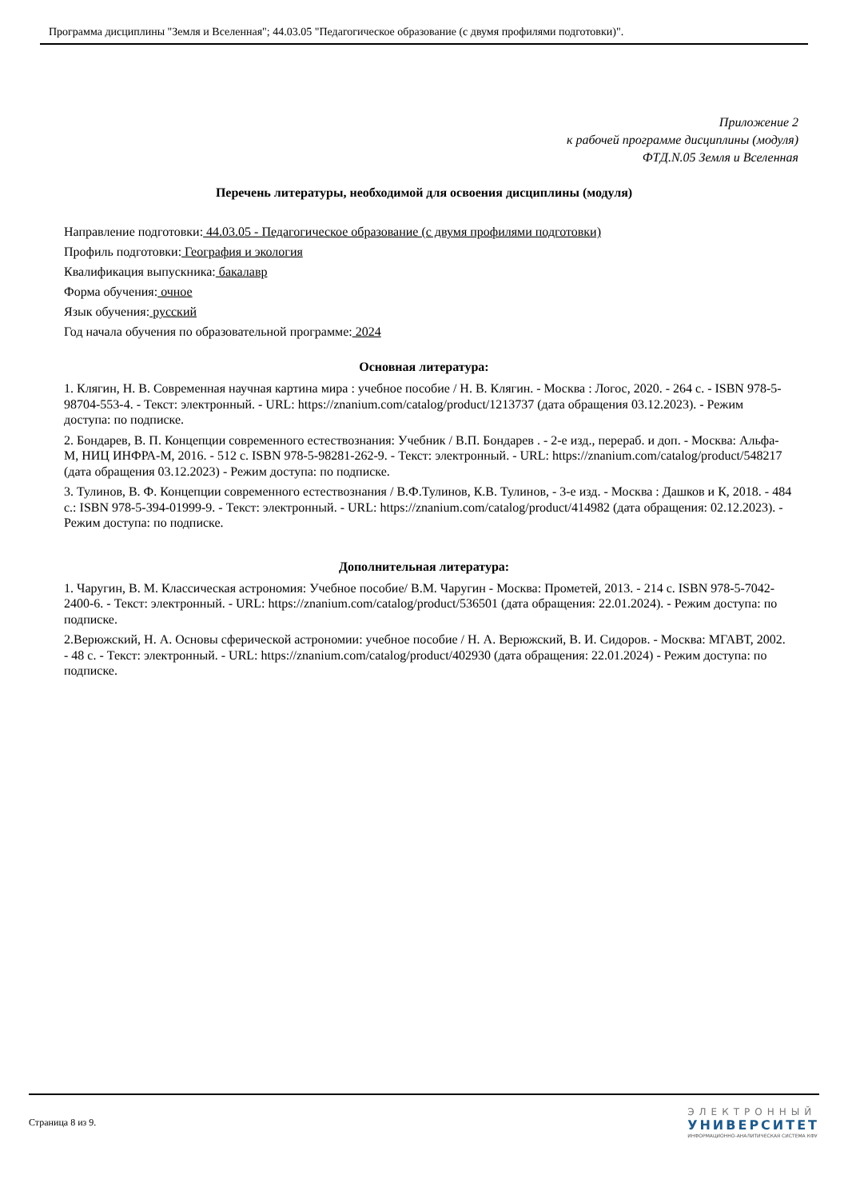Программа дисциплины "Земля и Вселенная"; 44.03.05 "Педагогическое образование (с двумя профилями подготовки)".
Приложение 2
к рабочей программе дисциплины (модуля)
ФТД.N.05 Земля и Вселенная
Перечень литературы, необходимой для освоения дисциплины (модуля)
Направление подготовки: 44.03.05 - Педагогическое образование (с двумя профилями подготовки)
Профиль подготовки: География и экология
Квалификация выпускника: бакалавр
Форма обучения: очное
Язык обучения: русский
Год начала обучения по образовательной программе: 2024
Основная литература:
1. Клягин, Н. В. Современная научная картина мира : учебное пособие / Н. В. Клягин. - Москва : Логос, 2020. - 264 с. - ISBN 978-5-98704-553-4. - Текст: электронный. - URL: https://znanium.com/catalog/product/1213737 (дата обращения 03.12.2023). - Режим доступа: по подписке.
2. Бондарев, В. П. Концепции современного естествознания: Учебник / В.П. Бондарев . - 2-е изд., перераб. и доп. - Москва: Альфа-М, НИЦ ИНФРА-М, 2016. - 512 с. ISBN 978-5-98281-262-9. - Текст: электронный. - URL: https://znanium.com/catalog/product/548217 (дата обращения 03.12.2023) - Режим доступа: по подписке.
3. Тулинов, В. Ф. Концепции современного естествознания / В.Ф.Тулинов, К.В. Тулинов, - 3-е изд. - Москва : Дашков и К, 2018. - 484 с.: ISBN 978-5-394-01999-9. - Текст: электронный. - URL: https://znanium.com/catalog/product/414982 (дата обращения: 02.12.2023). - Режим доступа: по подписке.
Дополнительная литература:
1. Чаругин, В. М. Классическая астрономия: Учебное пособие/ В.М. Чаругин - Москва: Прометей, 2013. - 214 с. ISBN 978-5-7042-2400-6. - Текст: электронный. - URL: https://znanium.com/catalog/product/536501 (дата обращения: 22.01.2024). - Режим доступа: по подписке.
2.Верюжский, Н. А. Основы сферической астрономии: учебное пособие / Н. А. Верюжский, В. И. Сидоров. - Москва: МГАВТ, 2002. - 48 с. - Текст: электронный. - URL: https://znanium.com/catalog/product/402930 (дата обращения: 22.01.2024) - Режим доступа: по подписке.
Страница 8 из 9.
ЭЛЕКТРОННЫЙ
УНИВЕРСИТЕТ
ИНФОРМАЦИОННО-АНАЛИТИЧЕСКАЯ СИСТЕМА КФУ